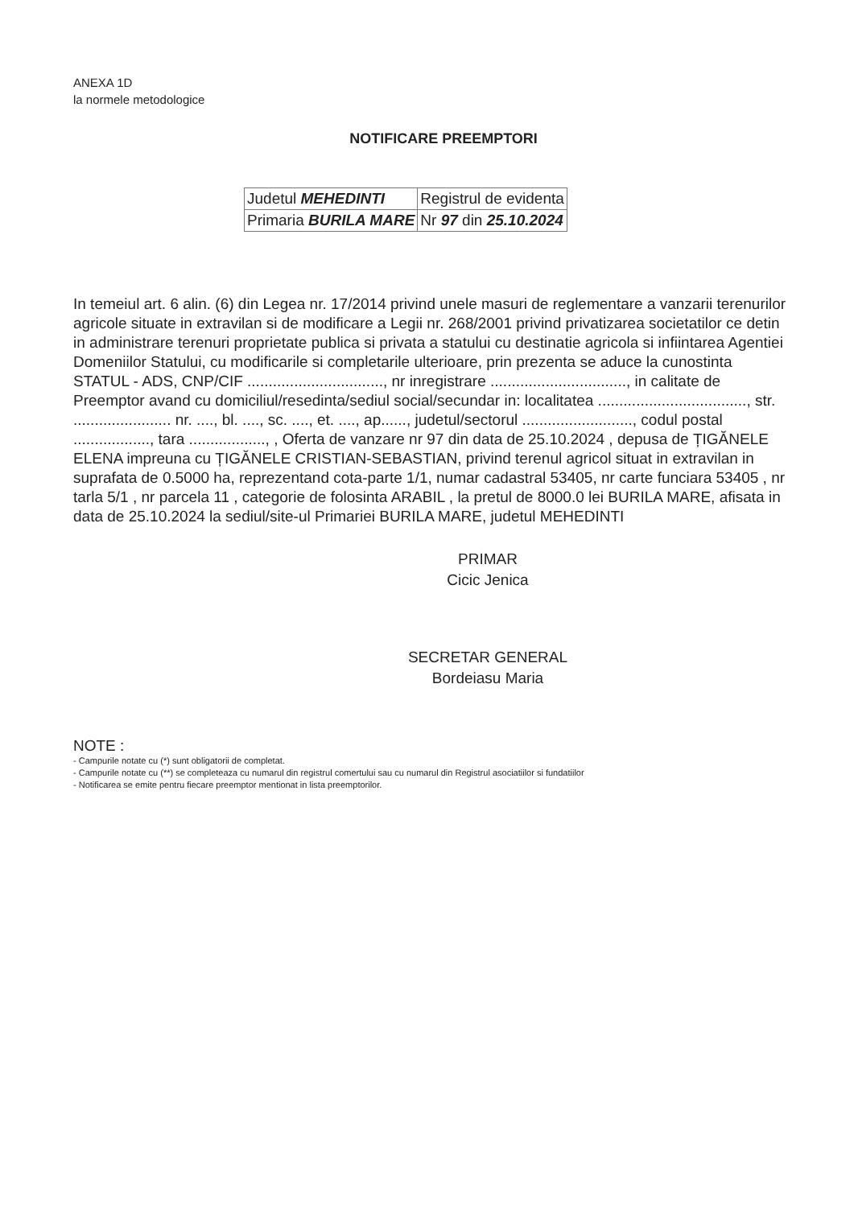ANEXA 1D
la normele metodologice
NOTIFICARE PREEMPTORI
| Judetul MEHEDINTI | Registrul de evidenta |
| Primaria BURILA MARE | Nr 97 din 25.10.2024 |
In temeiul art. 6 alin. (6) din Legea nr. 17/2014 privind unele masuri de reglementare a vanzarii terenurilor agricole situate in extravilan si de modificare a Legii nr. 268/2001 privind privatizarea societatilor ce detin in administrare terenuri proprietate publica si privata a statului cu destinatie agricola si infiintarea Agentiei Domeniilor Statului, cu modificarile si completarile ulterioare, prin prezenta se aduce la cunostinta STATUL - ADS, CNP/CIF ................................, nr inregistrare ................................, in calitate de Preemptor avand cu domiciliul/resedinta/sediul social/secundar in: localitatea ..................................., str. ....................... nr. ...., bl. ...., sc. ...., et. ...., ap......, judetul/sectorul .........................., codul postal .................., tara .................., , Oferta de vanzare nr 97 din data de 25.10.2024 , depusa de ȚIGĂNELE ELENA impreuna cu ȚIGĂNELE CRISTIAN-SEBASTIAN, privind terenul agricol situat in extravilan in suprafata de 0.5000 ha, reprezentand cota-parte 1/1, numar cadastral 53405, nr carte funciara 53405 , nr tarla 5/1 , nr parcela 11 , categorie de folosinta ARABIL , la pretul de 8000.0 lei BURILA MARE, afisata in data de 25.10.2024 la sediul/site-ul Primariei BURILA MARE, judetul MEHEDINTI
PRIMAR
Cicic Jenica
SECRETAR GENERAL
Bordeiasu Maria
NOTE :
- Campurile notate cu (*) sunt obligatorii de completat.
- Campurile notate cu (**) se completeaza cu numarul din registrul comertului sau cu numarul din Registrul asociatiilor si fundatiilor
- Notificarea se emite pentru fiecare preemptor mentionat in lista preemptorilor.